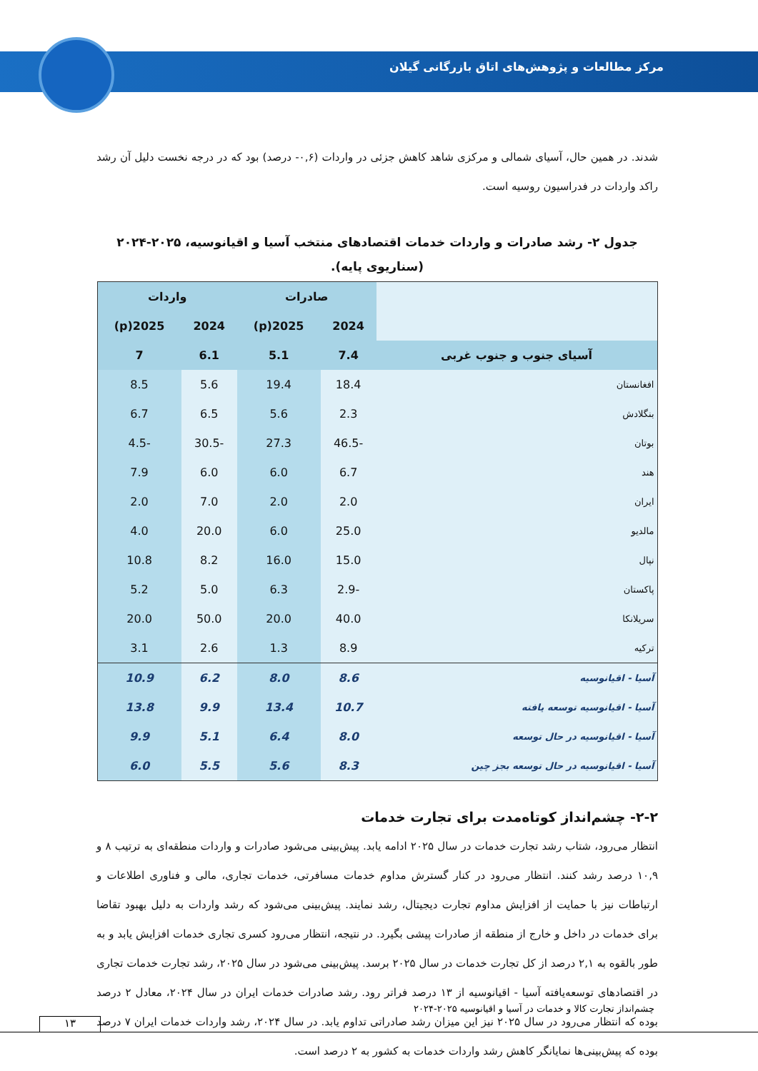مرکز مطالعات و پژوهش‌های اتاق بازرگانی گیلان
شدند. در همین حال، آسیای شمالی و مرکزی شاهد کاهش جزئی در واردات (۰,۶- درصد) بود که در درجه نخست دلیل آن رشد راکد واردات در فدراسیون روسیه است.
جدول ۲- رشد صادرات و واردات خدمات اقتصادهای منتخب آسیا و اقیانوسیه، ۲۰۲۵-۲۰۲۴
(سناریوی پایه).
| | صادرات | | واردات | |
| --- | --- | --- | --- | --- |
| | 2024 | 2025(p) | 2024 | 2025(p) |
| آسیای جنوب و جنوب غربی | 7.4 | 5.1 | 6.1 | 7 |
| افغانستان | 18.4 | 19.4 | 5.6 | 8.5 |
| بنگلادش | 2.3 | 5.6 | 6.5 | 6.7 |
| بوتان | -46.5 | 27.3 | -30.5 | -4.5 |
| هند | 6.7 | 6.0 | 6.0 | 7.9 |
| ایران | 2.0 | 2.0 | 7.0 | 2.0 |
| مالدیو | 25.0 | 6.0 | 20.0 | 4.0 |
| نپال | 15.0 | 16.0 | 8.2 | 10.8 |
| پاکستان | -2.9 | 6.3 | 5.0 | 5.2 |
| سریلانکا | 40.0 | 20.0 | 50.0 | 20.0 |
| ترکیه | 8.9 | 1.3 | 2.6 | 3.1 |
| آسیا - اقیانوسیه | 8.6 | 8.0 | 6.2 | 10.9 |
| آسیا - اقیانوسیه توسعه یافته | 10.7 | 13.4 | 9.9 | 13.8 |
| آسیا - اقیانوسیه در حال توسعه | 8.0 | 6.4 | 5.1 | 9.9 |
| آسیا - اقیانوسیه در حال توسعه بجز چین | 8.3 | 5.6 | 5.5 | 6.0 |
۲-۲- چشم‌انداز کوتاه‌مدت برای تجارت خدمات
انتظار می‌رود، شتاب رشد تجارت خدمات در سال ۲۰۲۵ ادامه یابد. پیش‌بینی می‌شود صادرات و واردات منطقه‌ای به ترتیب ۸ و ۱۰,۹ درصد رشد کنند. انتظار می‌رود در کنار گسترش مداوم خدمات مسافرتی، خدمات تجاری، مالی و فناوری اطلاعات و ارتباطات نیز با حمایت از افزایش مداوم تجارت دیجیتال، رشد نمایند. پیش‌بینی می‌شود که رشد واردات به دلیل بهبود تقاضا برای خدمات در داخل و خارج از منطقه از صادرات پیشی بگیرد. در نتیجه، انتظار می‌رود کسری تجاری خدمات افزایش یابد و به طور بالقوه به ۲,۱ درصد از کل تجارت خدمات در سال ۲۰۲۵ برسد. پیش‌بینی می‌شود در سال ۲۰۲۵، رشد تجارت خدمات تجاری در اقتصادهای توسعه‌یافته آسیا - اقیانوسیه از ۱۳ درصد فراتر رود. رشد صادرات خدمات ایران در سال ۲۰۲۴، معادل ۲ درصد بوده که انتظار می‌رود در سال ۲۰۲۵ نیز این میزان رشد صادراتی تداوم یابد. در سال ۲۰۲۴، رشد واردات خدمات ایران ۷ درصد بوده که پیش‌بینی‌ها نمایانگر کاهش رشد واردات خدمات به کشور به ۲ درصد است.
چشم‌انداز تجارت کالا و خدمات در آسیا و اقیانوسیه ۲۰۲۵-۲۰۲۴
۱۳